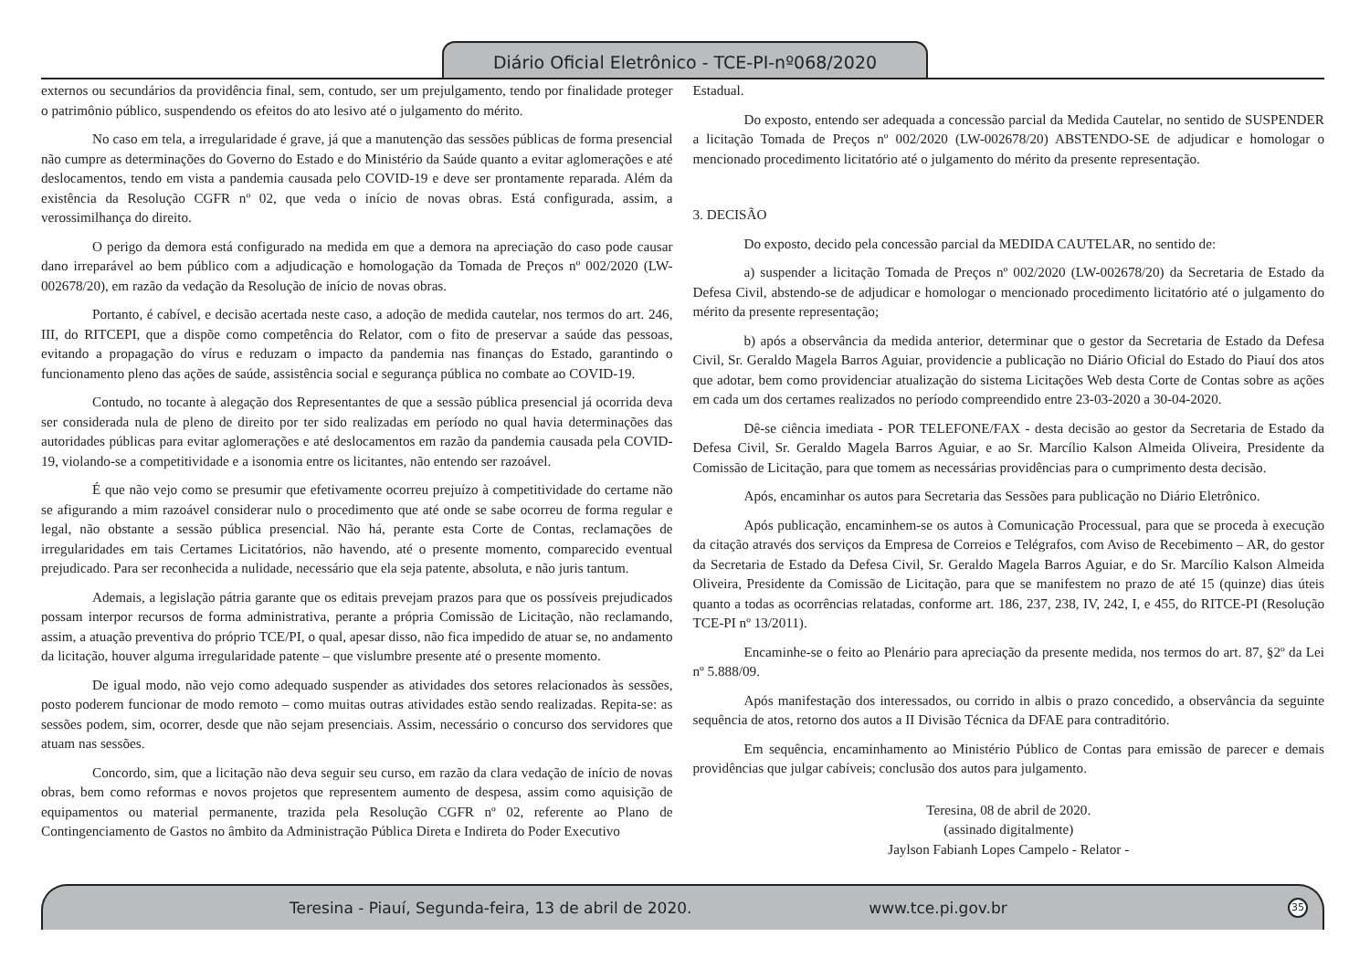Diário Oficial Eletrônico - TCE-PI-nº068/2020
externos ou secundários da providência final, sem, contudo, ser um prejulgamento, tendo por finalidade proteger o patrimônio público, suspendendo os efeitos do ato lesivo até o julgamento do mérito.
No caso em tela, a irregularidade é grave, já que a manutenção das sessões públicas de forma presencial não cumpre as determinações do Governo do Estado e do Ministério da Saúde quanto a evitar aglomerações e até deslocamentos, tendo em vista a pandemia causada pelo COVID-19 e deve ser prontamente reparada. Além da existência da Resolução CGFR nº 02, que veda o início de novas obras. Está configurada, assim, a verossimilhança do direito.
O perigo da demora está configurado na medida em que a demora na apreciação do caso pode causar dano irreparável ao bem público com a adjudicação e homologação da Tomada de Preços nº 002/2020 (LW-002678/20), em razão da vedação da Resolução de início de novas obras.
Portanto, é cabível, e decisão acertada neste caso, a adoção de medida cautelar, nos termos do art. 246, III, do RITCEPI, que a dispõe como competência do Relator, com o fito de preservar a saúde das pessoas, evitando a propagação do vírus e reduzam o impacto da pandemia nas finanças do Estado, garantindo o funcionamento pleno das ações de saúde, assistência social e segurança pública no combate ao COVID-19.
Contudo, no tocante à alegação dos Representantes de que a sessão pública presencial já ocorrida deva ser considerada nula de pleno de direito por ter sido realizadas em período no qual havia determinações das autoridades públicas para evitar aglomerações e até deslocamentos em razão da pandemia causada pela COVID-19, violando-se a competitividade e a isonomia entre os licitantes, não entendo ser razoável.
É que não vejo como se presumir que efetivamente ocorreu prejuízo à competitividade do certame não se afigurando a mim razoável considerar nulo o procedimento que até onde se sabe ocorreu de forma regular e legal, não obstante a sessão pública presencial. Não há, perante esta Corte de Contas, reclamações de irregularidades em tais Certames Licitatórios, não havendo, até o presente momento, comparecido eventual prejudicado. Para ser reconhecida a nulidade, necessário que ela seja patente, absoluta, e não juris tantum.
Ademais, a legislação pátria garante que os editais prevejam prazos para que os possíveis prejudicados possam interpor recursos de forma administrativa, perante a própria Comissão de Licitação, não reclamando, assim, a atuação preventiva do próprio TCE/PI, o qual, apesar disso, não fica impedido de atuar se, no andamento da licitação, houver alguma irregularidade patente – que vislumbre presente até o presente momento.
De igual modo, não vejo como adequado suspender as atividades dos setores relacionados às sessões, posto poderem funcionar de modo remoto – como muitas outras atividades estão sendo realizadas. Repita-se: as sessões podem, sim, ocorrer, desde que não sejam presenciais. Assim, necessário o concurso dos servidores que atuam nas sessões.
Concordo, sim, que a licitação não deva seguir seu curso, em razão da clara vedação de início de novas obras, bem como reformas e novos projetos que representem aumento de despesa, assim como aquisição de equipamentos ou material permanente, trazida pela Resolução CGFR nº 02, referente ao Plano de Contingenciamento de Gastos no âmbito da Administração Pública Direta e Indireta do Poder Executivo
Estadual.
Do exposto, entendo ser adequada a concessão parcial da Medida Cautelar, no sentido de SUSPENDER a licitação Tomada de Preços nº 002/2020 (LW-002678/20) ABSTENDO-SE de adjudicar e homologar o mencionado procedimento licitatório até o julgamento do mérito da presente representação.
3. DECISÃO
Do exposto, decido pela concessão parcial da MEDIDA CAUTELAR, no sentido de:
a) suspender a licitação Tomada de Preços nº 002/2020 (LW-002678/20) da Secretaria de Estado da Defesa Civil, abstendo-se de adjudicar e homologar o mencionado procedimento licitatório até o julgamento do mérito da presente representação;
b) após a observância da medida anterior, determinar que o gestor da Secretaria de Estado da Defesa Civil, Sr. Geraldo Magela Barros Aguiar, providencie a publicação no Diário Oficial do Estado do Piauí dos atos que adotar, bem como providenciar atualização do sistema Licitações Web desta Corte de Contas sobre as ações em cada um dos certames realizados no período compreendido entre 23-03-2020 a 30-04-2020.
Dê-se ciência imediata - POR TELEFONE/FAX - desta decisão ao gestor da Secretaria de Estado da Defesa Civil, Sr. Geraldo Magela Barros Aguiar, e ao Sr. Marcílio Kalson Almeida Oliveira, Presidente da Comissão de Licitação, para que tomem as necessárias providências para o cumprimento desta decisão.
Após, encaminhar os autos para Secretaria das Sessões para publicação no Diário Eletrônico.
Após publicação, encaminhem-se os autos à Comunicação Processual, para que se proceda à execução da citação através dos serviços da Empresa de Correios e Telégrafos, com Aviso de Recebimento – AR, do gestor da Secretaria de Estado da Defesa Civil, Sr. Geraldo Magela Barros Aguiar, e do Sr. Marcílio Kalson Almeida Oliveira, Presidente da Comissão de Licitação, para que se manifestem no prazo de até 15 (quinze) dias úteis quanto a todas as ocorrências relatadas, conforme art. 186, 237, 238, IV, 242, I, e 455, do RITCE-PI (Resolução TCE-PI nº 13/2011).
Encaminhe-se o feito ao Plenário para apreciação da presente medida, nos termos do art. 87, §2º da Lei nº 5.888/09.
Após manifestação dos interessados, ou corrido in albis o prazo concedido, a observância da seguinte sequência de atos, retorno dos autos a II Divisão Técnica da DFAE para contraditório.
Em sequência, encaminhamento ao Ministério Público de Contas para emissão de parecer e demais providências que julgar cabíveis; conclusão dos autos para julgamento.
Teresina, 08 de abril de 2020.
(assinado digitalmente)
Jaylson Fabianh Lopes Campelo - Relator -
Teresina - Piauí, Segunda-feira, 13 de abril de 2020. www.tce.pi.gov.br 35